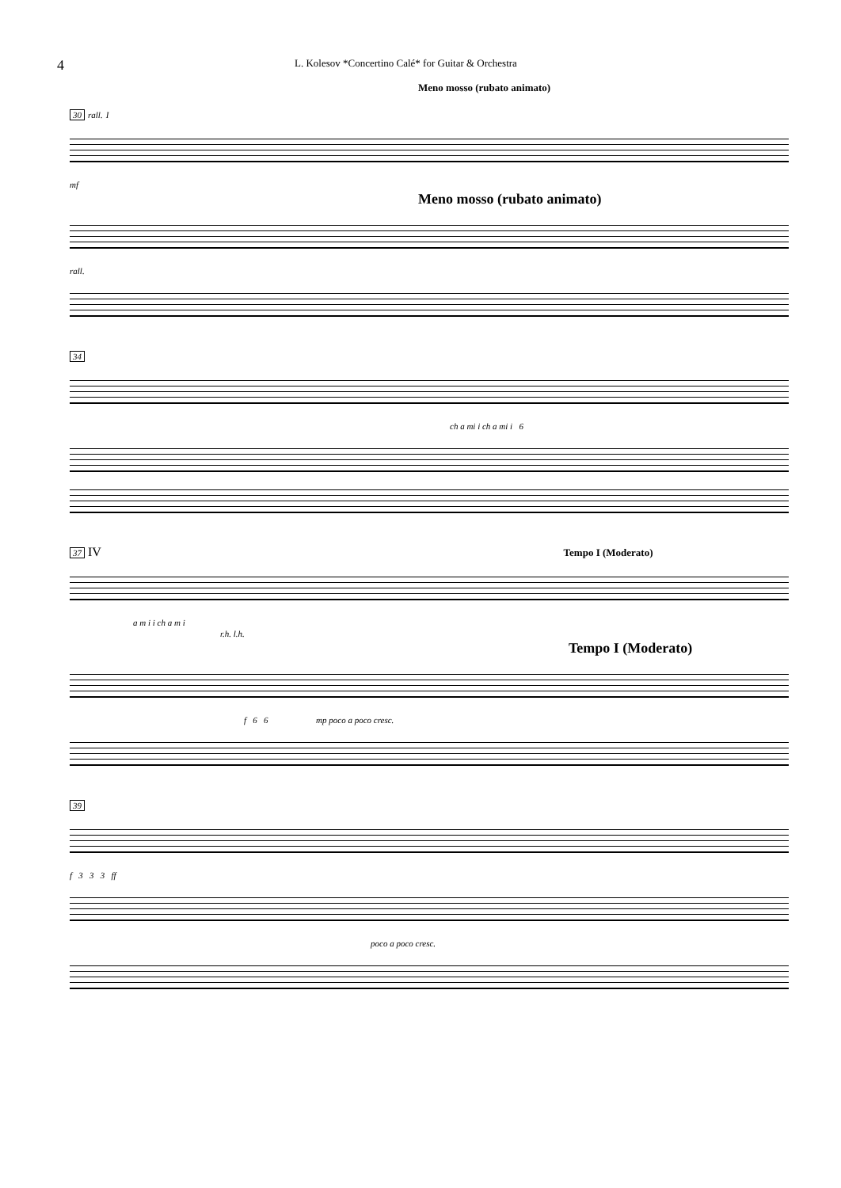4 L. Kolesov *Concertino Calé* for Guitar & Orchestra
Meno mosso (rubato animato)
30 rall. I
mf
Meno mosso (rubato animato)
rall.
34
ch a mi i ch a mi i 6
37 IV Tempo I (Moderato)
a m i i ch a m i
r.h. l.h.
Tempo I (Moderato)
f 6 6 mp poco a poco cresc.
39
f 3 3 3 ff
poco a poco cresc.